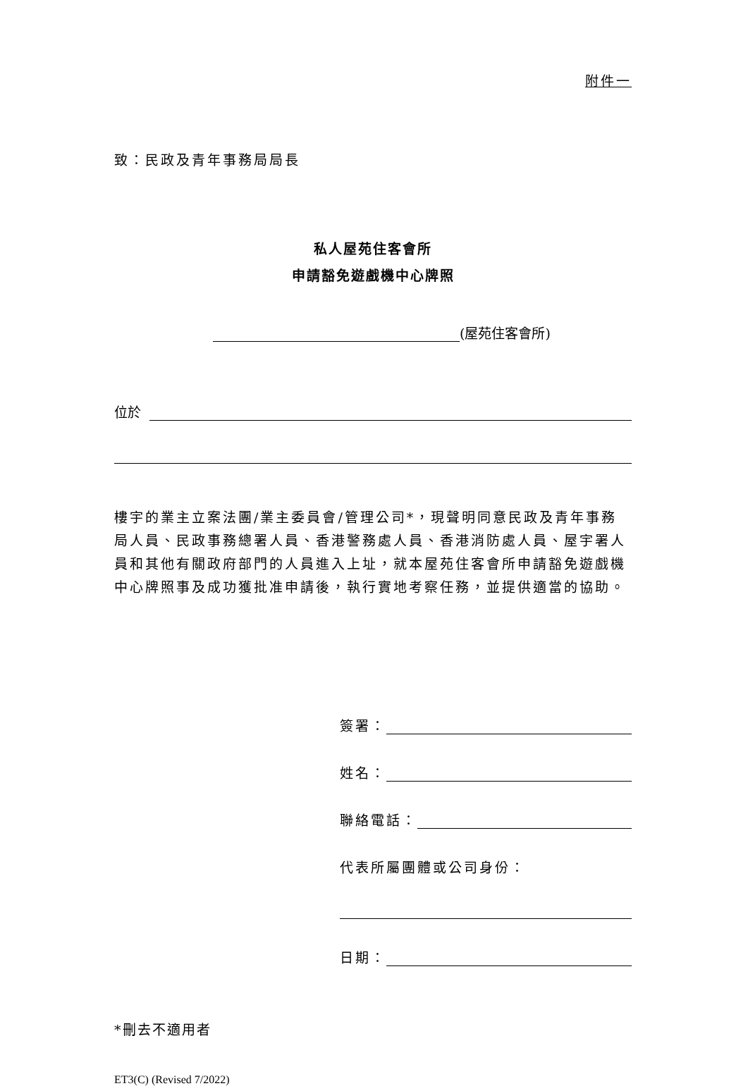附件一
致：民政及青年事務局局長
私人屋苑住客會所
申請豁免遊戲機中心牌照
(屋苑住客會所)
位於
樓宇的業主立案法團/業主委員會/管理公司*，現聲明同意民政及青年事務局人員、民政事務總署人員、香港警務處人員、香港消防處人員、屋宇署人員和其他有關政府部門的人員進入上址，就本屋苑住客會所申請豁免遊戲機中心牌照事及成功獲批准申請後，執行實地考察任務，並提供適當的協助。
簽署：
姓名：
聯絡電話：
代表所屬團體或公司身份：
日期：
*刪去不適用者
ET3(C) (Revised 7/2022)